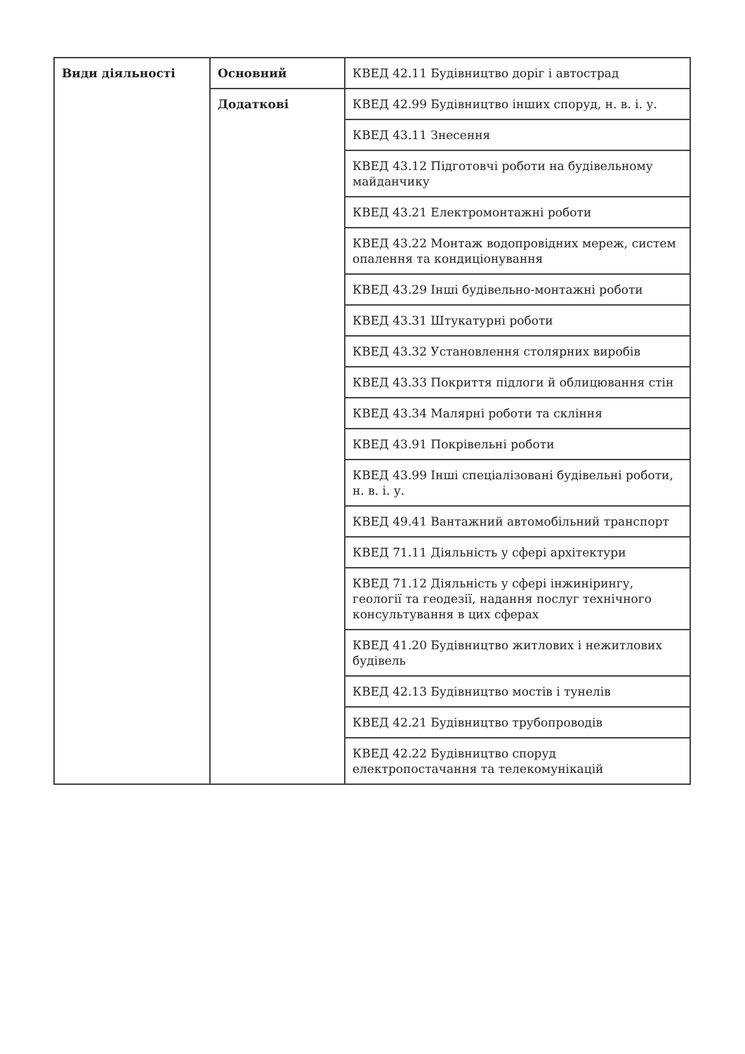| Види діяльності | Основний | КВЕД 42.11 Будівництво доріг і автострад |
| | Додаткові | КВЕД 42.99 Будівництво інших споруд, н. в. і. у. |
| | | КВЕД 43.11 Знесення |
| | | КВЕД 43.12 Підготовчі роботи на будівельному майданчику |
| | | КВЕД 43.21 Електромонтажні роботи |
| | | КВЕД 43.22 Монтаж водопровідних мереж, систем опалення та кондиціонування |
| | | КВЕД 43.29 Інші будівельно-монтажні роботи |
| | | КВЕД 43.31 Штукатурні роботи |
| | | КВЕД 43.32 Установлення столярних виробів |
| | | КВЕД 43.33 Покриття підлоги й облицювання стін |
| | | КВЕД 43.34 Малярні роботи та скління |
| | | КВЕД 43.91 Покрівельні роботи |
| | | КВЕД 43.99 Інші спеціалізовані будівельні роботи, н. в. і. у. |
| | | КВЕД 49.41 Вантажний автомобільний транспорт |
| | | КВЕД 71.11 Діяльність у сфері архітектури |
| | | КВЕД 71.12 Діяльність у сфері інжинірингу, геології та геодезії, надання послуг технічного консультування в цих сферах |
| | | КВЕД 41.20 Будівництво житлових і нежитлових будівель |
| | | КВЕД 42.13 Будівництво мостів і тунелів |
| | | КВЕД 42.21 Будівництво трубопроводів |
| | | КВЕД 42.22 Будівництво споруд електропостачання та телекомунікацій |